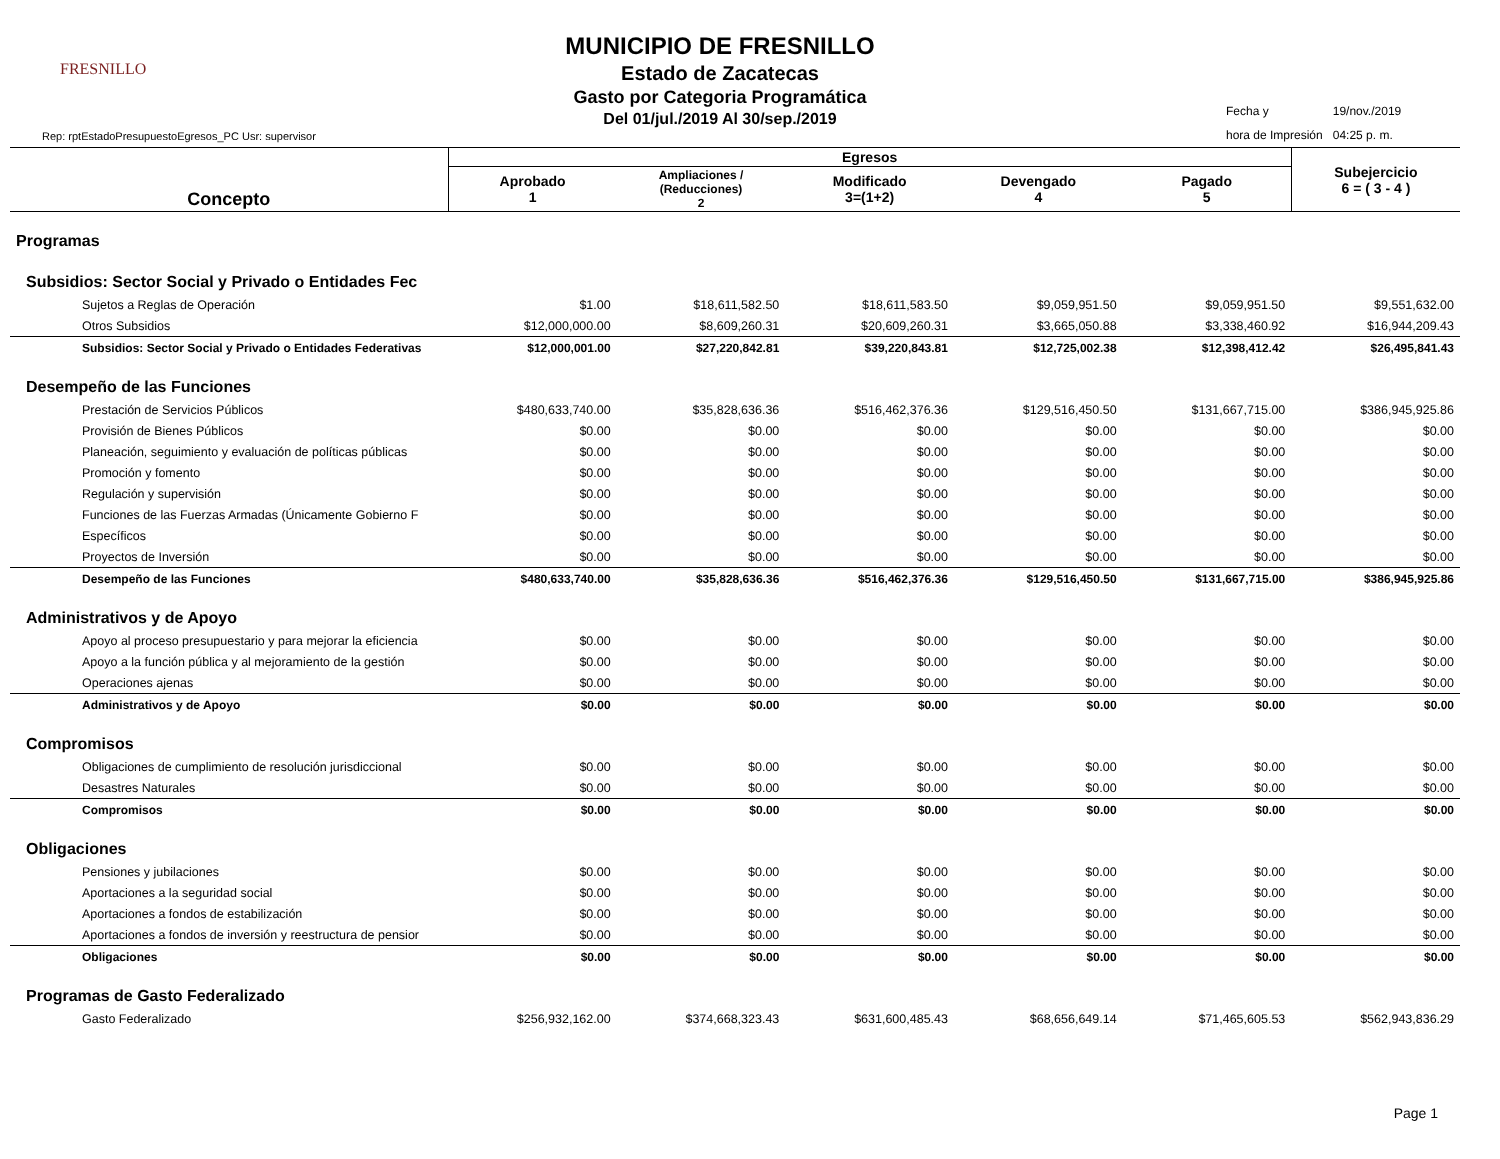FRESNILLO
MUNICIPIO DE FRESNILLO
Estado de Zacatecas
Gasto por Categoria Programática
Del 01/jul./2019 Al 30/sep./2019
| Fecha y | 19/nov./2019 |
| hora de Impresión | 04:25 p. m. |
Rep: rptEstadoPresupuestoEgresos_PC Usr: supervisor
| Concepto | Egresos | | | | | Subejercicio 6 = ( 3 - 4 ) |
| --- | --- | --- | --- | --- | --- | --- |
| | Aprobado 1 | Ampliaciones / (Reducciones) 2 | Modificado 3=(1+2) | Devengado 4 | Pagado 5 | |
| Programas | | | | | | |
| Subsidios: Sector Social y Privado o Entidades Fec | | | | | | |
| Sujetos a Reglas de Operación | $1.00 | $18,611,582.50 | $18,611,583.50 | $9,059,951.50 | $9,059,951.50 | $9,551,632.00 |
| Otros Subsidios | $12,000,000.00 | $8,609,260.31 | $20,609,260.31 | $3,665,050.88 | $3,338,460.92 | $16,944,209.43 |
| Subsidios: Sector Social y Privado o Entidades Federativas | $12,000,001.00 | $27,220,842.81 | $39,220,843.81 | $12,725,002.38 | $12,398,412.42 | $26,495,841.43 |
| Desempeño de las Funciones | | | | | | |
| Prestación de Servicios Públicos | $480,633,740.00 | $35,828,636.36 | $516,462,376.36 | $129,516,450.50 | $131,667,715.00 | $386,945,925.86 |
| Provisión de Bienes Públicos | $0.00 | $0.00 | $0.00 | $0.00 | $0.00 | $0.00 |
| Planeación, seguimiento y evaluación de políticas públicas | $0.00 | $0.00 | $0.00 | $0.00 | $0.00 | $0.00 |
| Promoción y fomento | $0.00 | $0.00 | $0.00 | $0.00 | $0.00 | $0.00 |
| Regulación y supervisión | $0.00 | $0.00 | $0.00 | $0.00 | $0.00 | $0.00 |
| Funciones de las Fuerzas Armadas (Únicamente Gobierno F | $0.00 | $0.00 | $0.00 | $0.00 | $0.00 | $0.00 |
| Específicos | $0.00 | $0.00 | $0.00 | $0.00 | $0.00 | $0.00 |
| Proyectos de Inversión | $0.00 | $0.00 | $0.00 | $0.00 | $0.00 | $0.00 |
| Desempeño de las Funciones | $480,633,740.00 | $35,828,636.36 | $516,462,376.36 | $129,516,450.50 | $131,667,715.00 | $386,945,925.86 |
| Administrativos y de Apoyo | | | | | | |
| Apoyo al proceso presupuestario y para mejorar la eficiencia | $0.00 | $0.00 | $0.00 | $0.00 | $0.00 | $0.00 |
| Apoyo a la función pública y al mejoramiento de la gestión | $0.00 | $0.00 | $0.00 | $0.00 | $0.00 | $0.00 |
| Operaciones ajenas | $0.00 | $0.00 | $0.00 | $0.00 | $0.00 | $0.00 |
| Administrativos y de Apoyo | $0.00 | $0.00 | $0.00 | $0.00 | $0.00 | $0.00 |
| Compromisos | | | | | | |
| Obligaciones de cumplimiento de resolución jurisdiccional | $0.00 | $0.00 | $0.00 | $0.00 | $0.00 | $0.00 |
| Desastres Naturales | $0.00 | $0.00 | $0.00 | $0.00 | $0.00 | $0.00 |
| Compromisos | $0.00 | $0.00 | $0.00 | $0.00 | $0.00 | $0.00 |
| Obligaciones | | | | | | |
| Pensiones y jubilaciones | $0.00 | $0.00 | $0.00 | $0.00 | $0.00 | $0.00 |
| Aportaciones a la seguridad social | $0.00 | $0.00 | $0.00 | $0.00 | $0.00 | $0.00 |
| Aportaciones a fondos de estabilización | $0.00 | $0.00 | $0.00 | $0.00 | $0.00 | $0.00 |
| Aportaciones a fondos de inversión y reestructura de pensior | $0.00 | $0.00 | $0.00 | $0.00 | $0.00 | $0.00 |
| Obligaciones | $0.00 | $0.00 | $0.00 | $0.00 | $0.00 | $0.00 |
| Programas de Gasto Federalizado | | | | | | |
| Gasto Federalizado | $256,932,162.00 | $374,668,323.43 | $631,600,485.43 | $68,656,649.14 | $71,465,605.53 | $562,943,836.29 |
Page 1